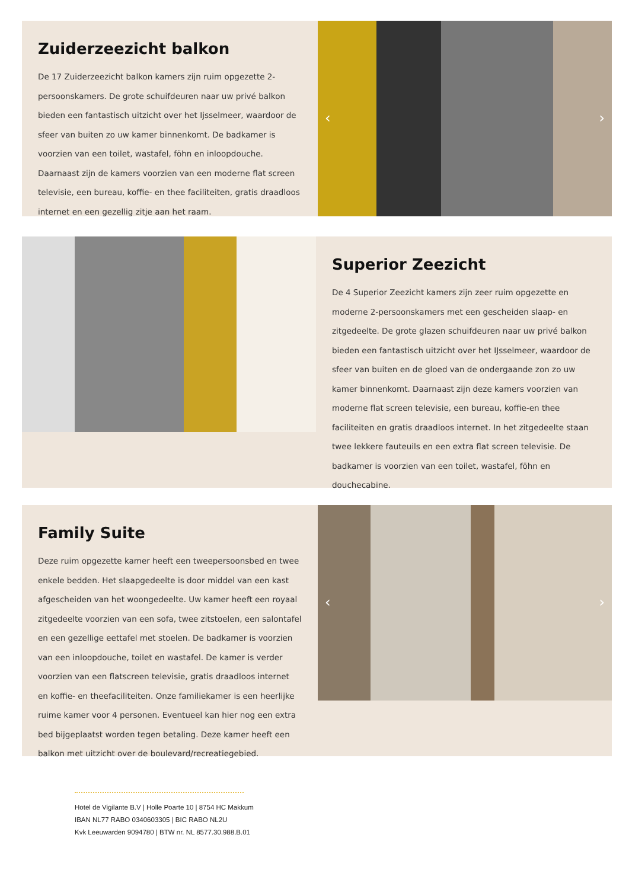Zuiderzeezicht balkon
De 17 Zuiderzeezicht balkon kamers zijn ruim opgezette 2-persoonskamers. De grote schuifdeuren naar uw privé balkon bieden een fantastisch uitzicht over het Ijsselmeer, waardoor de sfeer van buiten zo uw kamer binnenkomt. De badkamer is voorzien van een toilet, wastafel, föhn en inloopdouche. Daarnaast zijn de kamers voorzien van een moderne flat screen televisie, een bureau, koffie- en thee faciliteiten, gratis draadloos internet en een gezellig zitje aan het raam.
‹ ›
Superior Zeezicht
De 4 Superior Zeezicht kamers zijn zeer ruim opgezette en moderne 2-persoonskamers met een gescheiden slaap- en zitgedeelte. De grote glazen schuifdeuren naar uw privé balkon bieden een fantastisch uitzicht over het IJsselmeer, waardoor de sfeer van buiten en de gloed van de ondergaande zon zo uw kamer binnenkomt. Daarnaast zijn deze kamers voorzien van moderne flat screen televisie, een bureau, koffie-en thee faciliteiten en gratis draadloos internet. In het zitgedeelte staan twee lekkere fauteuils en een extra flat screen televisie. De badkamer is voorzien van een toilet, wastafel, föhn en douchecabine.
Family Suite
Deze ruim opgezette kamer heeft een tweepersoonsbed en twee enkele bedden. Het slaapgedeelte is door middel van een kast afgescheiden van het woongedeelte. Uw kamer heeft een royaal zitgedeelte voorzien van een sofa, twee zitstoelen, een salontafel en een gezellige eettafel met stoelen. De badkamer is voorzien van een inloopdouche, toilet en wastafel. De kamer is verder voorzien van een flatscreen televisie, gratis draadloos internet en koffie- en theefaciliteiten. Onze familiekamer is een heerlijke ruime kamer voor 4 personen. Eventueel kan hier nog een extra bed bijgeplaatst worden tegen betaling. Deze kamer heeft een balkon met uitzicht over de boulevard/recreatiegebied.
‹ ›
Hotel de Vigilante B.V | Holle Poarte 10 | 8754 HC Makkum
IBAN NL77 RABO 0340603305 | BIC RABO NL2U
Kvk Leeuwarden 9094780 | BTW nr. NL 8577.30.988.B.01